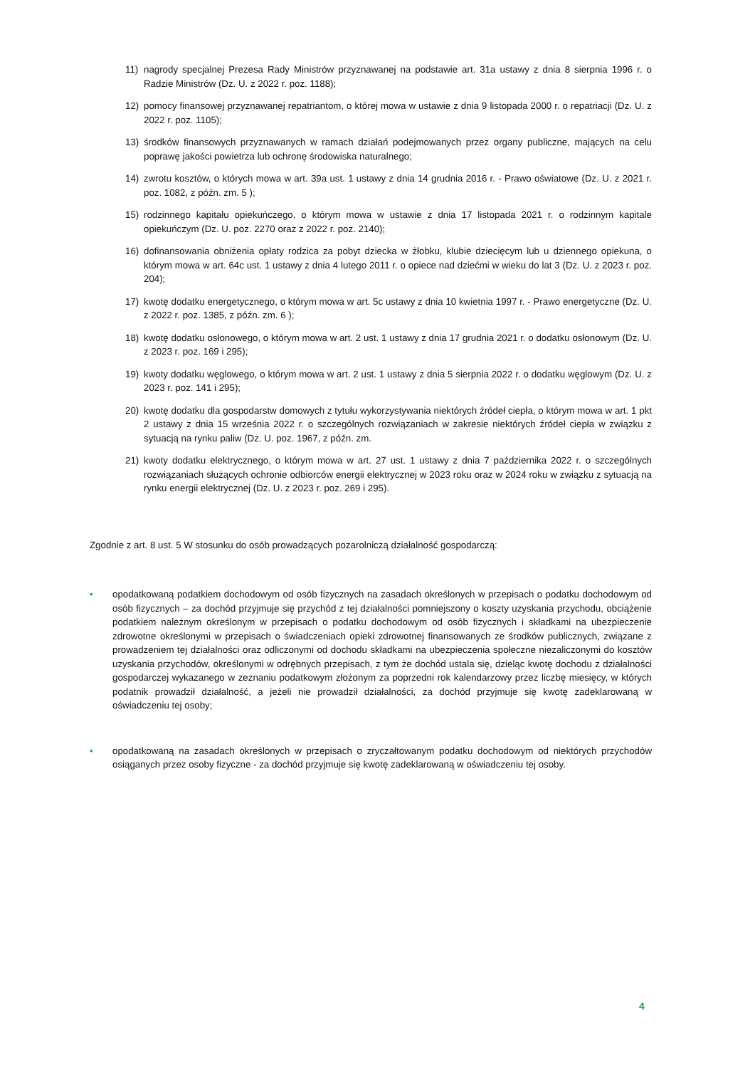11) nagrody specjalnej Prezesa Rady Ministrów przyznawanej na podstawie art. 31a ustawy z dnia 8 sierpnia 1996 r. o Radzie Ministrów (Dz. U. z 2022 r. poz. 1188);
12) pomocy finansowej przyznawanej repatriantom, o której mowa w ustawie z dnia 9 listopada 2000 r. o repatriacji (Dz. U. z 2022 r. poz. 1105);
13) środków finansowych przyznawanych w ramach działań podejmowanych przez organy publiczne, mających na celu poprawę jakości powietrza lub ochronę środowiska naturalnego;
14) zwrotu kosztów, o których mowa w art. 39a ust. 1 ustawy z dnia 14 grudnia 2016 r. - Prawo oświatowe (Dz. U. z 2021 r. poz. 1082, z późn. zm. 5 );
15) rodzinnego kapitału opiekuńczego, o którym mowa w ustawie z dnia 17 listopada 2021 r. o rodzinnym kapitale opiekuńczym (Dz. U. poz. 2270 oraz z 2022 r. poz. 2140);
16) dofinansowania obniżenia opłaty rodzica za pobyt dziecka w żłobku, klubie dziecięcym lub u dziennego opiekuna, o którym mowa w art. 64c ust. 1 ustawy z dnia 4 lutego 2011 r. o opiece nad dziećmi w wieku do lat 3 (Dz. U. z 2023 r. poz. 204);
17) kwotę dodatku energetycznego, o którym mowa w art. 5c ustawy z dnia 10 kwietnia 1997 r. - Prawo energetyczne (Dz. U. z 2022 r. poz. 1385, z późn. zm. 6 );
18) kwotę dodatku osłonowego, o którym mowa w art. 2 ust. 1 ustawy z dnia 17 grudnia 2021 r. o dodatku osłonowym (Dz. U. z 2023 r. poz. 169 i 295);
19) kwoty dodatku węglowego, o którym mowa w art. 2 ust. 1 ustawy z dnia 5 sierpnia 2022 r. o dodatku węglowym (Dz. U. z 2023 r. poz. 141 i 295);
20) kwotę dodatku dla gospodarstw domowych z tytułu wykorzystywania niektórych źródeł ciepła, o którym mowa w art. 1 pkt 2 ustawy z dnia 15 września 2022 r. o szczególnych rozwiązaniach w zakresie niektórych źródeł ciepła w związku z sytuacją na rynku paliw (Dz. U. poz. 1967, z późn. zm.
21) kwoty dodatku elektrycznego, o którym mowa w art. 27 ust. 1 ustawy z dnia 7 października 2022 r. o szczególnych rozwiązaniach służących ochronie odbiorców energii elektrycznej w 2023 roku oraz w 2024 roku w związku z sytuacją na rynku energii elektrycznej (Dz. U. z 2023 r. poz. 269 i 295).
Zgodnie z art. 8 ust. 5 W stosunku do osób prowadzących pozarolniczą działalność gospodarczą:
• opodatkowaną podatkiem dochodowym od osób fizycznych na zasadach określonych w przepisach o podatku dochodowym od osób fizycznych – za dochód przyjmuje się przychód z tej działalności pomniejszony o koszty uzyskania przychodu, obciążenie podatkiem należnym określonym w przepisach o podatku dochodowym od osób fizycznych i składkami na ubezpieczenie zdrowotne określonymi w przepisach o świadczeniach opieki zdrowotnej finansowanych ze środków publicznych, związane z prowadzeniem tej działalności oraz odliczonymi od dochodu składkami na ubezpieczenia społeczne niezaliczonymi do kosztów uzyskania przychodów, określonymi w odrębnych przepisach, z tym że dochód ustala się, dzieląc kwotę dochodu z działalności gospodarczej wykazanego w zeznaniu podatkowym złożonym za poprzedni rok kalendarzowy przez liczbę miesięcy, w których podatnik prowadził działalność, a jeżeli nie prowadził działalności, za dochód przyjmuje się kwotę zadeklarowaną w oświadczeniu tej osoby;
• opodatkowaną na zasadach określonych w przepisach o zryczałtowanym podatku dochodowym od niektórych przychodów osiąganych przez osoby fizyczne - za dochód przyjmuje się kwotę zadeklarowaną w oświadczeniu tej osoby.
4